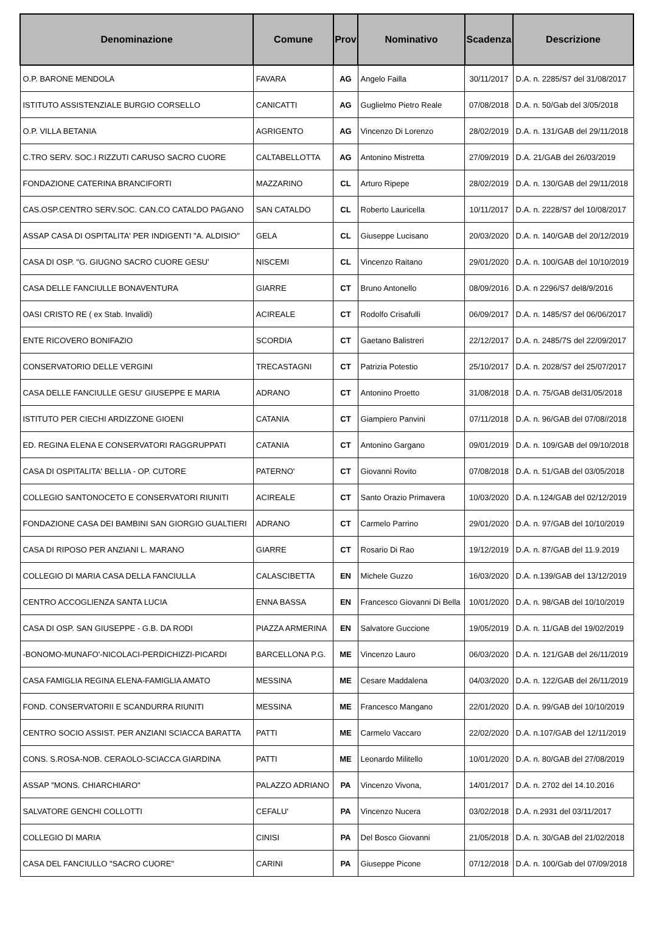| Denominazione | Comune | Prov | Nominativo | Scadenza | Descrizione |
| --- | --- | --- | --- | --- | --- |
| O.P. BARONE MENDOLA | FAVARA | AG | Angelo Failla | 30/11/2017 | D.A. n. 2285/S7 del 31/08/2017 |
| ISTITUTO ASSISTENZIALE BURGIO CORSELLO | CANICATTI | AG | Guglielmo Pietro Reale | 07/08/2018 | D.A. n. 50/Gab del 3/05/2018 |
| O.P. VILLA BETANIA | AGRIGENTO | AG | Vincenzo Di Lorenzo | 28/02/2019 | D.A. n. 131/GAB del 29/11/2018 |
| C.TRO SERV. SOC.I RIZZUTI CARUSO SACRO CUORE | CALTABELLOTTA | AG | Antonino Mistretta | 27/09/2019 | D.A. 21/GAB del 26/03/2019 |
| FONDAZIONE CATERINA BRANCIFORTI | MAZZARINO | CL | Arturo Ripepe | 28/02/2019 | D.A. n. 130/GAB del 29/11/2018 |
| CAS.OSP.CENTRO SERV.SOC. CAN.CO CATALDO PAGANO | SAN CATALDO | CL | Roberto Lauricella | 10/11/2017 | D.A. n. 2228/S7 del 10/08/2017 |
| ASSAP CASA DI OSPITALITA' PER INDIGENTI "A. ALDISIO" | GELA | CL | Giuseppe Lucisano | 20/03/2020 | D.A. n. 140/GAB del 20/12/2019 |
| CASA DI OSP. "G. GIUGNO SACRO CUORE GESU' | NISCEMI | CL | Vincenzo Raitano | 29/01/2020 | D.A. n. 100/GAB del 10/10/2019 |
| CASA DELLE FANCIULLE BONAVENTURA | GIARRE | CT | Bruno Antonello | 08/09/2016 | D.A. n 2296/S7 del8/9/2016 |
| OASI CRISTO RE ( ex Stab. Invalidi) | ACIREALE | CT | Rodolfo Crisafulli | 06/09/2017 | D.A. n. 1485/S7 del 06/06/2017 |
| ENTE RICOVERO BONIFAZIO | SCORDIA | CT | Gaetano Balistreri | 22/12/2017 | D.A. n. 2485/7S del 22/09/2017 |
| CONSERVATORIO DELLE VERGINI | TRECASTAGNI | CT | Patrizia Potestio | 25/10/2017 | D.A. n. 2028/S7 del 25/07/2017 |
| CASA DELLE FANCIULLE GESU' GIUSEPPE E MARIA | ADRANO | CT | Antonino Proetto | 31/08/2018 | D.A. n. 75/GAB del31/05/2018 |
| ISTITUTO PER CIECHI ARDIZZONE GIOENI | CATANIA | CT | Giampiero Panvini | 07/11/2018 | D.A. n. 96/GAB del 07/08//2018 |
| ED. REGINA ELENA E CONSERVATORI RAGGRUPPATI | CATANIA | CT | Antonino Gargano | 09/01/2019 | D.A. n. 109/GAB del 09/10/2018 |
| CASA DI OSPITALITA' BELLIA - OP. CUTORE | PATERNO' | CT | Giovanni Rovito | 07/08/2018 | D.A. n. 51/GAB del 03/05/2018 |
| COLLEGIO SANTONOCETO E CONSERVATORI RIUNITI | ACIREALE | CT | Santo Orazio Primavera | 10/03/2020 | D.A. n.124/GAB del 02/12/2019 |
| FONDAZIONE CASA DEI BAMBINI SAN GIORGIO GUALTIERI | ADRANO | CT | Carmelo Parrino | 29/01/2020 | D.A. n. 97/GAB del 10/10/2019 |
| CASA DI RIPOSO PER ANZIANI L. MARANO | GIARRE | CT | Rosario Di Rao | 19/12/2019 | D.A. n. 87/GAB del 11.9.2019 |
| COLLEGIO DI MARIA CASA DELLA FANCIULLA | CALASCIBETTA | EN | Michele Guzzo | 16/03/2020 | D.A. n.139/GAB del 13/12/2019 |
| CENTRO ACCOGLIENZA SANTA LUCIA | ENNA BASSA | EN | Francesco Giovanni Di Bella | 10/01/2020 | D.A. n. 98/GAB del 10/10/2019 |
| CASA DI OSP. SAN GIUSEPPE - G.B. DA RODI | PIAZZA ARMERINA | EN | Salvatore Guccione | 19/05/2019 | D.A. n. 11/GAB del 19/02/2019 |
| -BONOMO-MUNAFO'-NICOLACI-PERDICHIZZI-PICARDI | BARCELLONA P.G. | ME | Vincenzo Lauro | 06/03/2020 | D.A. n. 121/GAB del 26/11/2019 |
| CASA FAMIGLIA REGINA ELENA-FAMIGLIA AMATO | MESSINA | ME | Cesare Maddalena | 04/03/2020 | D.A. n. 122/GAB del 26/11/2019 |
| FOND. CONSERVATORII E SCANDURRA RIUNITI | MESSINA | ME | Francesco Mangano | 22/01/2020 | D.A. n. 99/GAB del 10/10/2019 |
| CENTRO SOCIO ASSIST. PER ANZIANI SCIACCA BARATTA | PATTI | ME | Carmelo Vaccaro | 22/02/2020 | D.A. n.107/GAB del 12/11/2019 |
| CONS. S.ROSA-NOB. CERAOLO-SCIACCA GIARDINA | PATTI | ME | Leonardo Militello | 10/01/2020 | D.A. n. 80/GAB del 27/08/2019 |
| ASSAP "MONS. CHIARCHIARO" | PALAZZO ADRIANO | PA | Vincenzo Vivona, | 14/01/2017 | D.A. n. 2702 del 14.10.2016 |
| SALVATORE GENCHI COLLOTTI | CEFALU' | PA | Vincenzo Nucera | 03/02/2018 | D.A. n.2931 del 03/11/2017 |
| COLLEGIO DI MARIA | CINISI | PA | Del Bosco Giovanni | 21/05/2018 | D.A. n. 30/GAB del 21/02/2018 |
| CASA DEL FANCIULLO "SACRO CUORE" | CARINI | PA | Giuseppe Picone | 07/12/2018 | D.A. n. 100/Gab del 07/09/2018 |